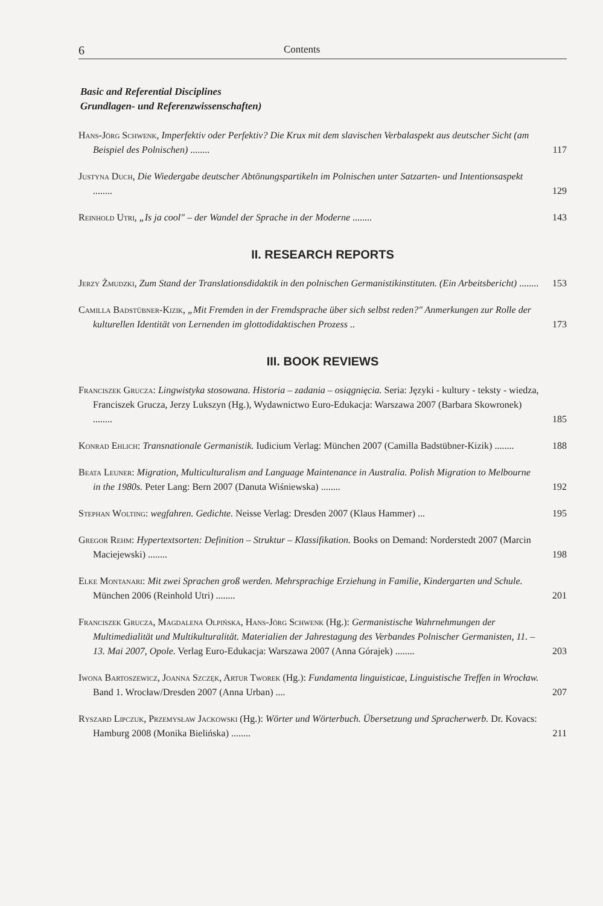6 Contents
Basic and Referential Disciplines
Grundlagen- und Referenzwissenschaften)
Hans-Jörg Schwenk, Imperfektiv oder Perfektiv? Die Krux mit dem slavischen Verbalaspekt aus deutscher Sicht (am Beispiel des Polnischen) ........
117
Justyna Duch, Die Wiedergabe deutscher Abtönungspartikeln im Polnischen unter Satzarten- und Intentionsaspekt ........
129
Reinhold Utri, „Is ja cool" – der Wandel der Sprache in der Moderne ........
143
II. RESEARCH REPORTS
Jerzy Żmudzki, Zum Stand der Translationsdidaktik in den polnischen Germanistikinstituten. (Ein Arbeitsbericht) ........
153
Camilla Badstübner-Kizik, „Mit Fremden in der Fremdsprache über sich selbst reden?" Anmerkungen zur Rolle der kulturellen Identität von Lernenden im glottodidaktischen Prozess ..
173
III. BOOK REVIEWS
Franciszek Grucza: Lingwistyka stosowana. Historia – zadania – osiągnięcia. Seria: Języki - kultury - teksty - wiedza, Franciszek Grucza, Jerzy Lukszyn (Hg.), Wydawnictwo Euro-Edukacja: Warszawa 2007 (Barbara Skowronek) ........
185
Konrad Ehlich: Transnationale Germanistik. Iudicium Verlag: München 2007 (Camilla Badstübner-Kizik) ........
188
Beata Leuner: Migration, Multiculturalism and Language Maintenance in Australia. Polish Migration to Melbourne in the 1980s. Peter Lang: Bern 2007 (Danuta Wiśniewska) ........
192
Stephan Wolting: wegfahren. Gedichte. Neisse Verlag: Dresden 2007 (Klaus Hammer) ...
195
Gregor Rehm: Hypertextsorten: Definition – Struktur – Klassifikation. Books on Demand: Norderstedt 2007 (Marcin Maciejewski) ........
198
Elke Montanari: Mit zwei Sprachen groß werden. Mehrsprachige Erziehung in Familie, Kindergarten und Schule. München 2006 (Reinhold Utri) ........
201
Franciszek Grucza, Magdalena Olpińska, Hans-Jörg Schwenk (Hg.): Germanistische Wahrnehmungen der Multimedialität und Multikulturalität. Materialien der Jahrestagung des Verbandes Polnischer Germanisten, 11. – 13. Mai 2007, Opole. Verlag Euro-Edukacja: Warszawa 2007 (Anna Górajek) ........
203
Iwona Bartoszewicz, Joanna Szczęk, Artur Tworek (Hg.): Fundamenta linguisticae, Linguistische Treffen in Wrocław. Band 1. Wrocław/Dresden 2007 (Anna Urban) ....
207
Ryszard Lipczuk, Przemysław Jackowski (Hg.): Wörter und Wörterbuch. Übersetzung und Spracherwerb. Dr. Kovacs: Hamburg 2008 (Monika Bielińska) ........
211